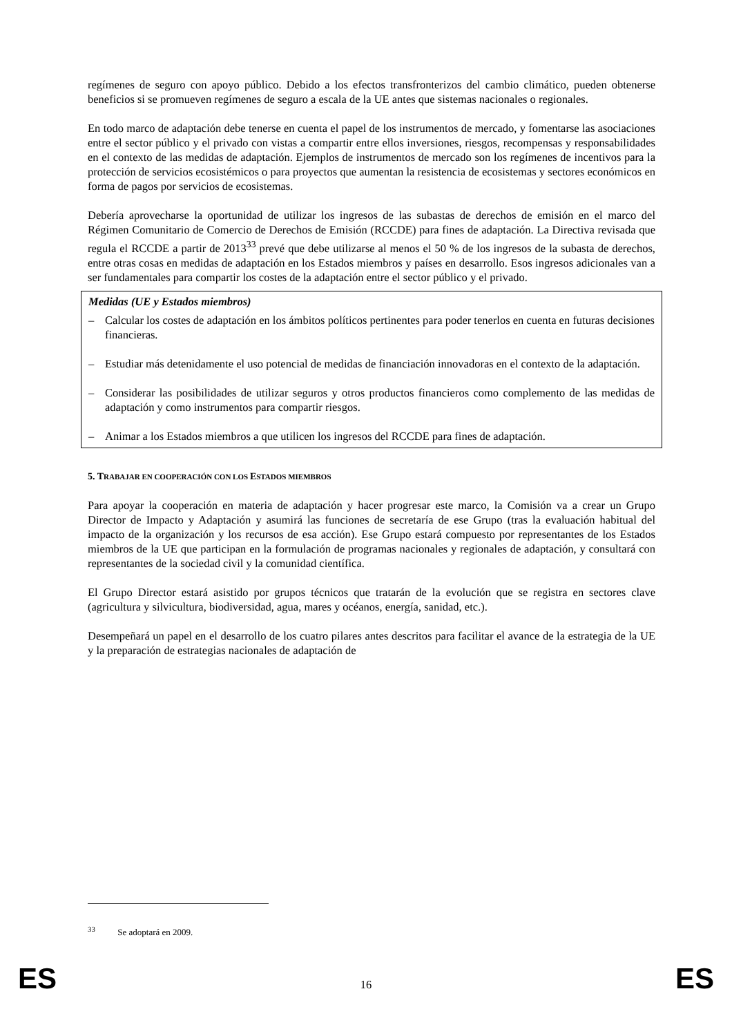regímenes de seguro con apoyo público. Debido a los efectos transfronterizos del cambio climático, pueden obtenerse beneficios si se promueven regímenes de seguro a escala de la UE antes que sistemas nacionales o regionales.
En todo marco de adaptación debe tenerse en cuenta el papel de los instrumentos de mercado, y fomentarse las asociaciones entre el sector público y el privado con vistas a compartir entre ellos inversiones, riesgos, recompensas y responsabilidades en el contexto de las medidas de adaptación. Ejemplos de instrumentos de mercado son los regímenes de incentivos para la protección de servicios ecosistémicos o para proyectos que aumentan la resistencia de ecosistemas y sectores económicos en forma de pagos por servicios de ecosistemas.
Debería aprovecharse la oportunidad de utilizar los ingresos de las subastas de derechos de emisión en el marco del Régimen Comunitario de Comercio de Derechos de Emisión (RCCDE) para fines de adaptación. La Directiva revisada que regula el RCCDE a partir de 2013<sup>33</sup> prevé que debe utilizarse al menos el 50 % de los ingresos de la subasta de derechos, entre otras cosas en medidas de adaptación en los Estados miembros y países en desarrollo. Esos ingresos adicionales van a ser fundamentales para compartir los costes de la adaptación entre el sector público y el privado.
Medidas (UE y Estados miembros)
– Calcular los costes de adaptación en los ámbitos políticos pertinentes para poder tenerlos en cuenta en futuras decisiones financieras.
– Estudiar más detenidamente el uso potencial de medidas de financiación innovadoras en el contexto de la adaptación.
– Considerar las posibilidades de utilizar seguros y otros productos financieros como complemento de las medidas de adaptación y como instrumentos para compartir riesgos.
– Animar a los Estados miembros a que utilicen los ingresos del RCCDE para fines de adaptación.
5. TRABAJAR EN COOPERACIÓN CON LOS ESTADOS MIEMBROS
Para apoyar la cooperación en materia de adaptación y hacer progresar este marco, la Comisión va a crear un Grupo Director de Impacto y Adaptación y asumirá las funciones de secretaría de ese Grupo (tras la evaluación habitual del impacto de la organización y los recursos de esa acción). Ese Grupo estará compuesto por representantes de los Estados miembros de la UE que participan en la formulación de programas nacionales y regionales de adaptación, y consultará con representantes de la sociedad civil y la comunidad científica.
El Grupo Director estará asistido por grupos técnicos que tratarán de la evolución que se registra en sectores clave (agricultura y silvicultura, biodiversidad, agua, mares y océanos, energía, sanidad, etc.).
Desempeñará un papel en el desarrollo de los cuatro pilares antes descritos para facilitar el avance de la estrategia de la UE y la preparación de estrategias nacionales de adaptación de
<sup>33</sup> Se adoptará en 2009.
ES 16 ES